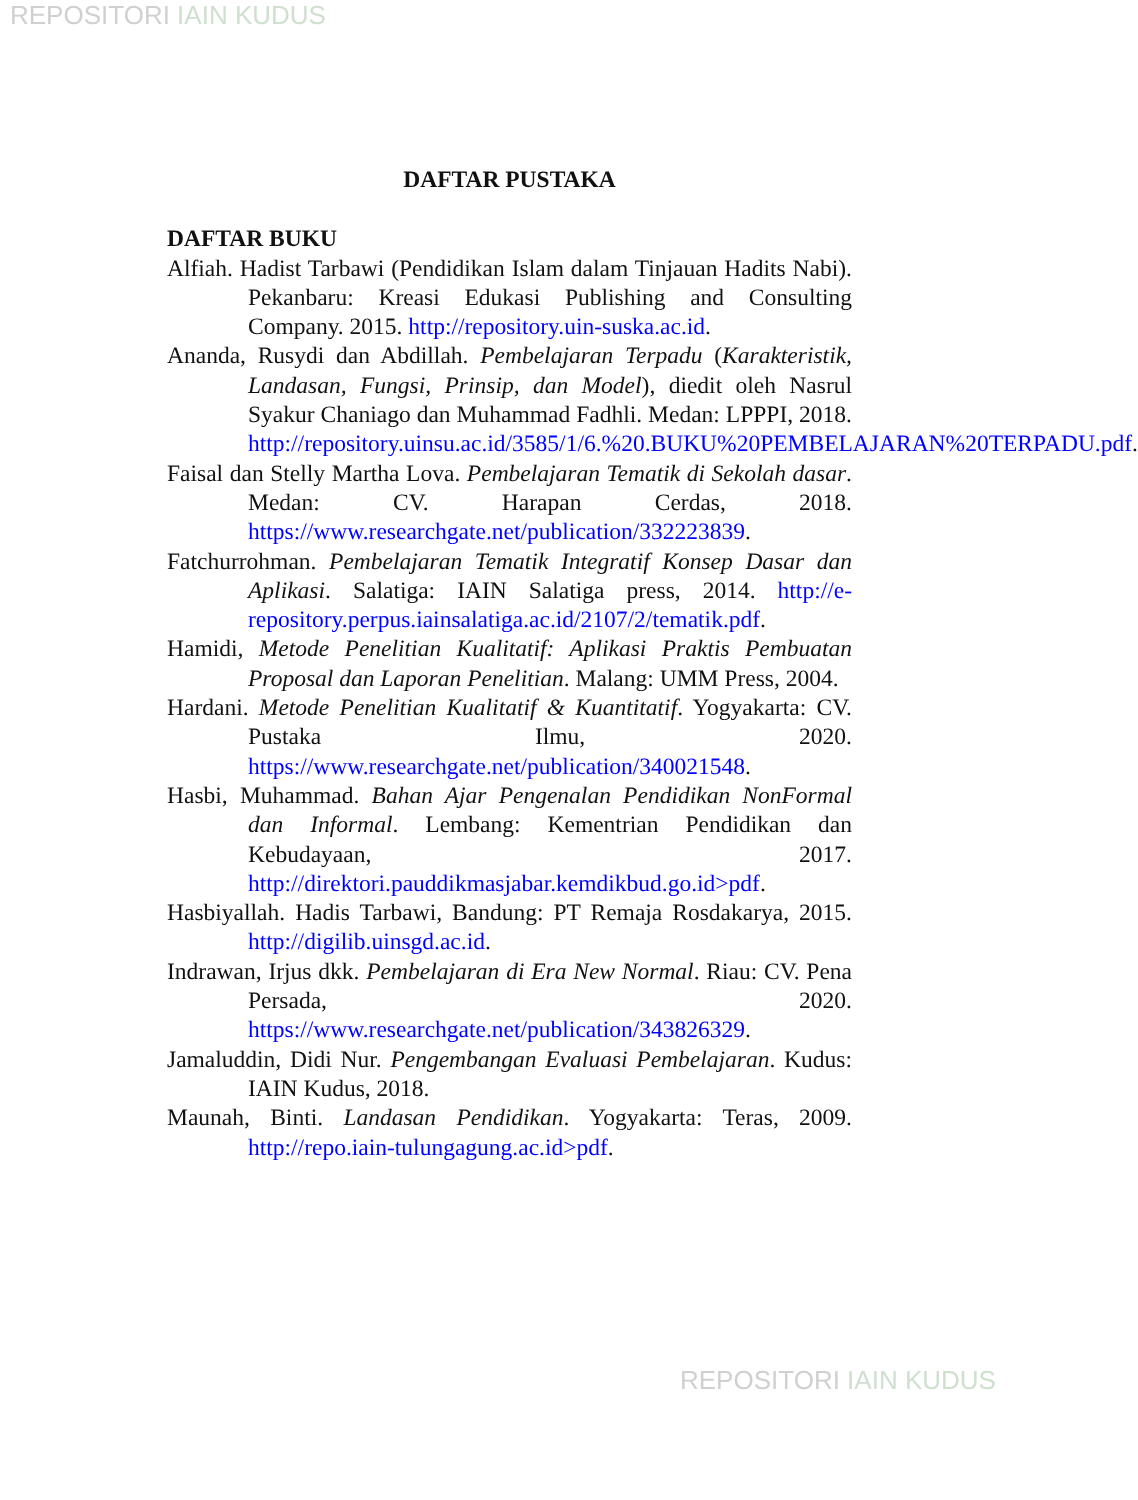REPOSITORI IAIN KUDUS
DAFTAR PUSTAKA
DAFTAR BUKU
Alfiah. Hadist Tarbawi (Pendidikan Islam dalam Tinjauan Hadits Nabi). Pekanbaru: Kreasi Edukasi Publishing and Consulting Company. 2015. http://repository.uin-suska.ac.id.
Ananda, Rusydi dan Abdillah. Pembelajaran Terpadu (Karakteristik, Landasan, Fungsi, Prinsip, dan Model), diedit oleh Nasrul Syakur Chaniago dan Muhammad Fadhli. Medan: LPPPI, 2018. http://repository.uinsu.ac.id/3585/1/6.%20.BUKU%20PEMBELAJARAN%20TERPADU.pdf.
Faisal dan Stelly Martha Lova. Pembelajaran Tematik di Sekolah dasar. Medan: CV. Harapan Cerdas, 2018. https://www.researchgate.net/publication/332223839.
Fatchurrohman. Pembelajaran Tematik Integratif Konsep Dasar dan Aplikasi. Salatiga: IAIN Salatiga press, 2014. http://e-repository.perpus.iainsalatiga.ac.id/2107/2/tematik.pdf.
Hamidi, Metode Penelitian Kualitatif: Aplikasi Praktis Pembuatan Proposal dan Laporan Penelitian. Malang: UMM Press, 2004.
Hardani. Metode Penelitian Kualitatif & Kuantitatif. Yogyakarta: CV. Pustaka Ilmu, 2020. https://www.researchgate.net/publication/340021548.
Hasbi, Muhammad. Bahan Ajar Pengenalan Pendidikan NonFormal dan Informal. Lembang: Kementrian Pendidikan dan Kebudayaan, 2017. http://direktori.pauddikmasjabar.kemdikbud.go.id>pdf.
Hasbiyallah. Hadis Tarbawi, Bandung: PT Remaja Rosdakarya, 2015. http://digilib.uinsgd.ac.id.
Indrawan, Irjus dkk. Pembelajaran di Era New Normal. Riau: CV. Pena Persada, 2020. https://www.researchgate.net/publication/343826329.
Jamaluddin, Didi Nur. Pengembangan Evaluasi Pembelajaran. Kudus: IAIN Kudus, 2018.
Maunah, Binti. Landasan Pendidikan. Yogyakarta: Teras, 2009. http://repo.iain-tulungagung.ac.id>pdf.
REPOSITORI IAIN KUDUS